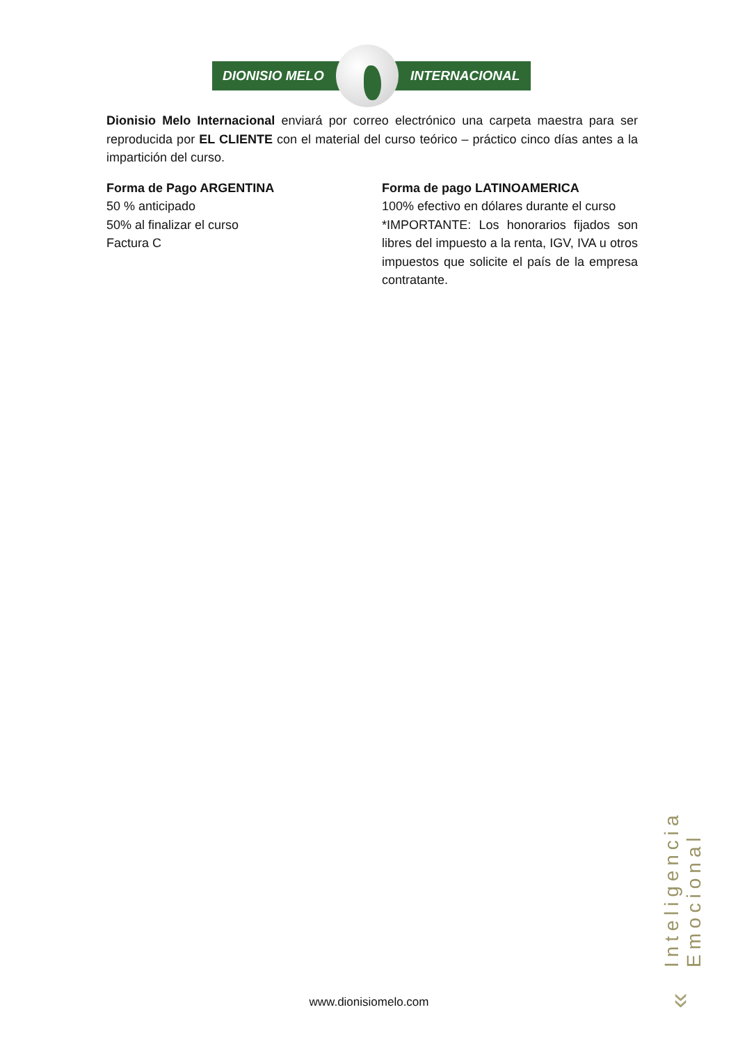DIONISIO MELO INTERNACIONAL
Dionisio Melo Internacional enviará por correo electrónico una carpeta maestra para ser reproducida por EL CLIENTE con el material del curso teórico – práctico cinco días antes a la impartición del curso.
Forma de Pago ARGENTINA
50 % anticipado
50% al finalizar el curso
Factura C
Forma de pago LATINOAMERICA
100% efectivo en dólares durante el curso
*IMPORTANTE: Los honorarios fijados son libres del impuesto a la renta, IGV, IVA u otros impuestos que solicite el país de la empresa contratante.
Inteligencia Emocional
» www.dionisiomelo.com